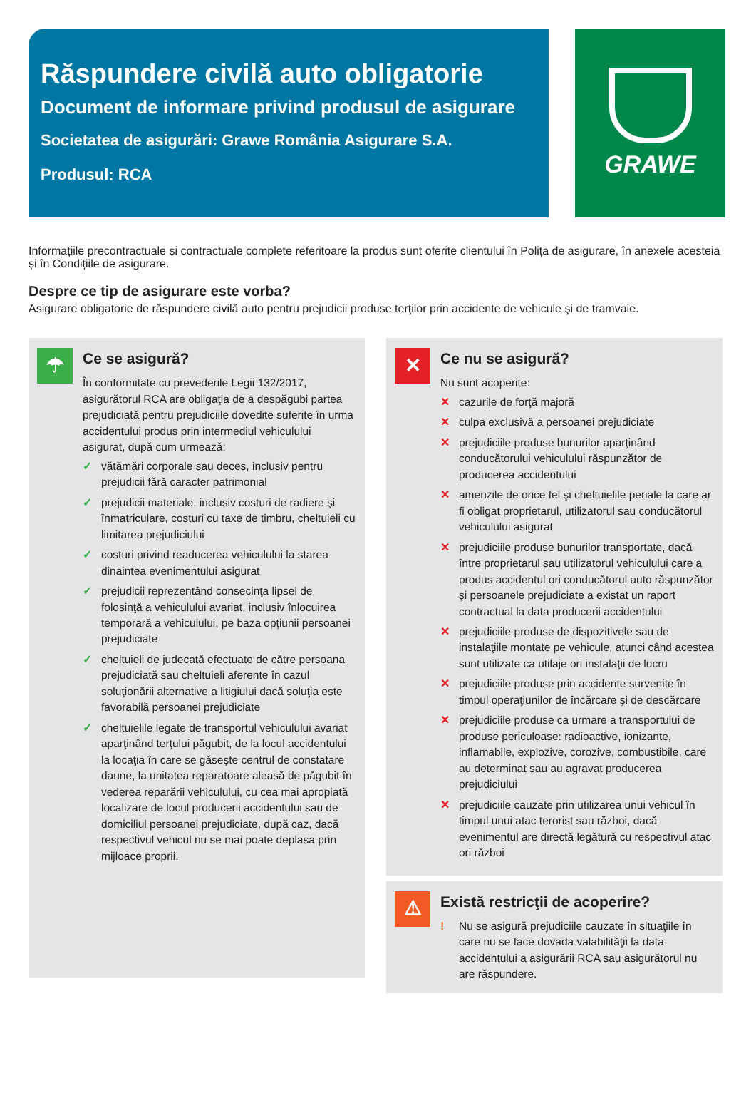Răspundere civilă auto obligatorie
Document de informare privind produsul de asigurare
Societatea de asigurări: Grawe România Asigurare S.A.
Produsul: RCA
GRAWE
Informațiile precontractuale și contractuale complete referitoare la produs sunt oferite clientului în Polița de asigurare, în anexele acesteia și în Condițiile de asigurare.
Despre ce tip de asigurare este vorba?
Asigurare obligatorie de răspundere civilă auto pentru prejudicii produse terţilor prin accidente de vehicule şi de tramvaie.
☂
Ce se asigură?
În conformitate cu prevederile Legii 132/2017, asigurătorul RCA are obligaţia de a despăgubi partea prejudiciată pentru prejudiciile dovedite suferite în urma accidentului produs prin intermediul vehiculului asigurat, după cum urmează:
✓ vătămări corporale sau deces, inclusiv pentru prejudicii fără caracter patrimonial
✓ prejudicii materiale, inclusiv costuri de radiere şi înmatriculare, costuri cu taxe de timbru, cheltuieli cu limitarea prejudiciului
✓ costuri privind readucerea vehiculului la starea dinaintea evenimentului asigurat
✓ prejudicii reprezentând consecinţa lipsei de folosinţă a vehiculului avariat, inclusiv înlocuirea temporară a vehiculului, pe baza opţiunii persoanei prejudiciate
✓ cheltuieli de judecată efectuate de către persoana prejudiciată sau cheltuieli aferente în cazul soluţionării alternative a litigiului dacă soluţia este favorabilă persoanei prejudiciate
✓ cheltuielile legate de transportul vehiculului avariat aparţinând terţului păgubit, de la locul accidentului la locaţia în care se găseşte centrul de constatare daune, la unitatea reparatoare aleasă de păgubit în vederea reparării vehiculului, cu cea mai apropiată localizare de locul producerii accidentului sau de domiciliul persoanei prejudiciate, după caz, dacă respectivul vehicul nu se mai poate deplasa prin mijloace proprii.
✕
Ce nu se asigură?
Nu sunt acoperite:
✕ cazurile de forţă majoră
✕ culpa exclusivă a persoanei prejudiciate
✕ prejudiciile produse bunurilor aparţinând conducătorului vehiculului răspunzător de producerea accidentului
✕ amenzile de orice fel şi cheltuielile penale la care ar fi obligat proprietarul, utilizatorul sau conducătorul vehiculului asigurat
✕ prejudiciile produse bunurilor transportate, dacă între proprietarul sau utilizatorul vehiculului care a produs accidentul ori conducătorul auto răspunzător şi persoanele prejudiciate a existat un raport contractual la data producerii accidentului
✕ prejudiciile produse de dispozitivele sau de instalaţiile montate pe vehicule, atunci când acestea sunt utilizate ca utilaje ori instalaţii de lucru
✕ prejudiciile produse prin accidente survenite în timpul operaţiunilor de încărcare şi de descărcare
✕ prejudiciile produse ca urmare a transportului de produse periculoase: radioactive, ionizante, inflamabile, explozive, corozive, combustibile, care au determinat sau au agravat producerea prejudiciului
✕ prejudiciile cauzate prin utilizarea unui vehicul în timpul unui atac terorist sau război, dacă evenimentul are directă legătură cu respectivul atac ori război
⚠
Există restricţii de acoperire?
! Nu se asigură prejudiciile cauzate în situaţiile în care nu se face dovada valabilităţii la data accidentului a asigurării RCA sau asigurătorul nu are răspundere.